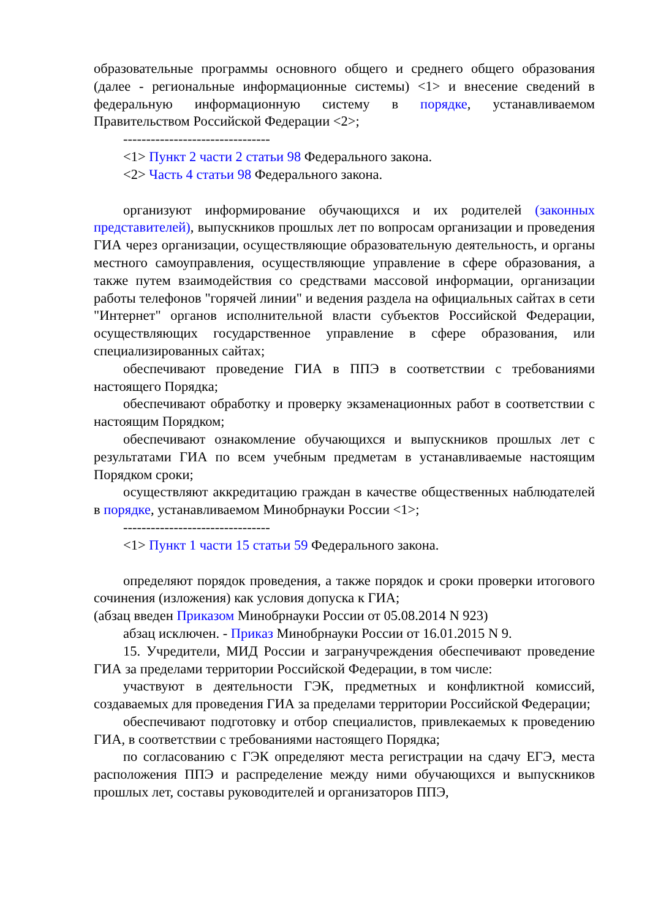образовательные программы основного общего и среднего общего образования (далее - региональные информационные системы) <1> и внесение сведений в федеральную информационную систему в порядке, устанавливаемом Правительством Российской Федерации <2>;
--------------------------------
<1> Пункт 2 части 2 статьи 98 Федерального закона.
<2> Часть 4 статьи 98 Федерального закона.
организуют информирование обучающихся и их родителей (законных представителей), выпускников прошлых лет по вопросам организации и проведения ГИА через организации, осуществляющие образовательную деятельность, и органы местного самоуправления, осуществляющие управление в сфере образования, а также путем взаимодействия со средствами массовой информации, организации работы телефонов "горячей линии" и ведения раздела на официальных сайтах в сети "Интернет" органов исполнительной власти субъектов Российской Федерации, осуществляющих государственное управление в сфере образования, или специализированных сайтах;
обеспечивают проведение ГИА в ППЭ в соответствии с требованиями настоящего Порядка;
обеспечивают обработку и проверку экзаменационных работ в соответствии с настоящим Порядком;
обеспечивают ознакомление обучающихся и выпускников прошлых лет с результатами ГИА по всем учебным предметам в устанавливаемые настоящим Порядком сроки;
осуществляют аккредитацию граждан в качестве общественных наблюдателей в порядке, устанавливаемом Минобрнауки России <1>;
--------------------------------
<1> Пункт 1 части 15 статьи 59 Федерального закона.
определяют порядок проведения, а также порядок и сроки проверки итогового сочинения (изложения) как условия допуска к ГИА;
(абзац введен Приказом Минобрнауки России от 05.08.2014 N 923)
абзац исключен. - Приказ Минобрнауки России от 16.01.2015 N 9.
15. Учредители, МИД России и загранучреждения обеспечивают проведение ГИА за пределами территории Российской Федерации, в том числе:
участвуют в деятельности ГЭК, предметных и конфликтной комиссий, создаваемых для проведения ГИА за пределами территории Российской Федерации;
обеспечивают подготовку и отбор специалистов, привлекаемых к проведению ГИА, в соответствии с требованиями настоящего Порядка;
по согласованию с ГЭК определяют места регистрации на сдачу ЕГЭ, места расположения ППЭ и распределение между ними обучающихся и выпускников прошлых лет, составы руководителей и организаторов ППЭ,